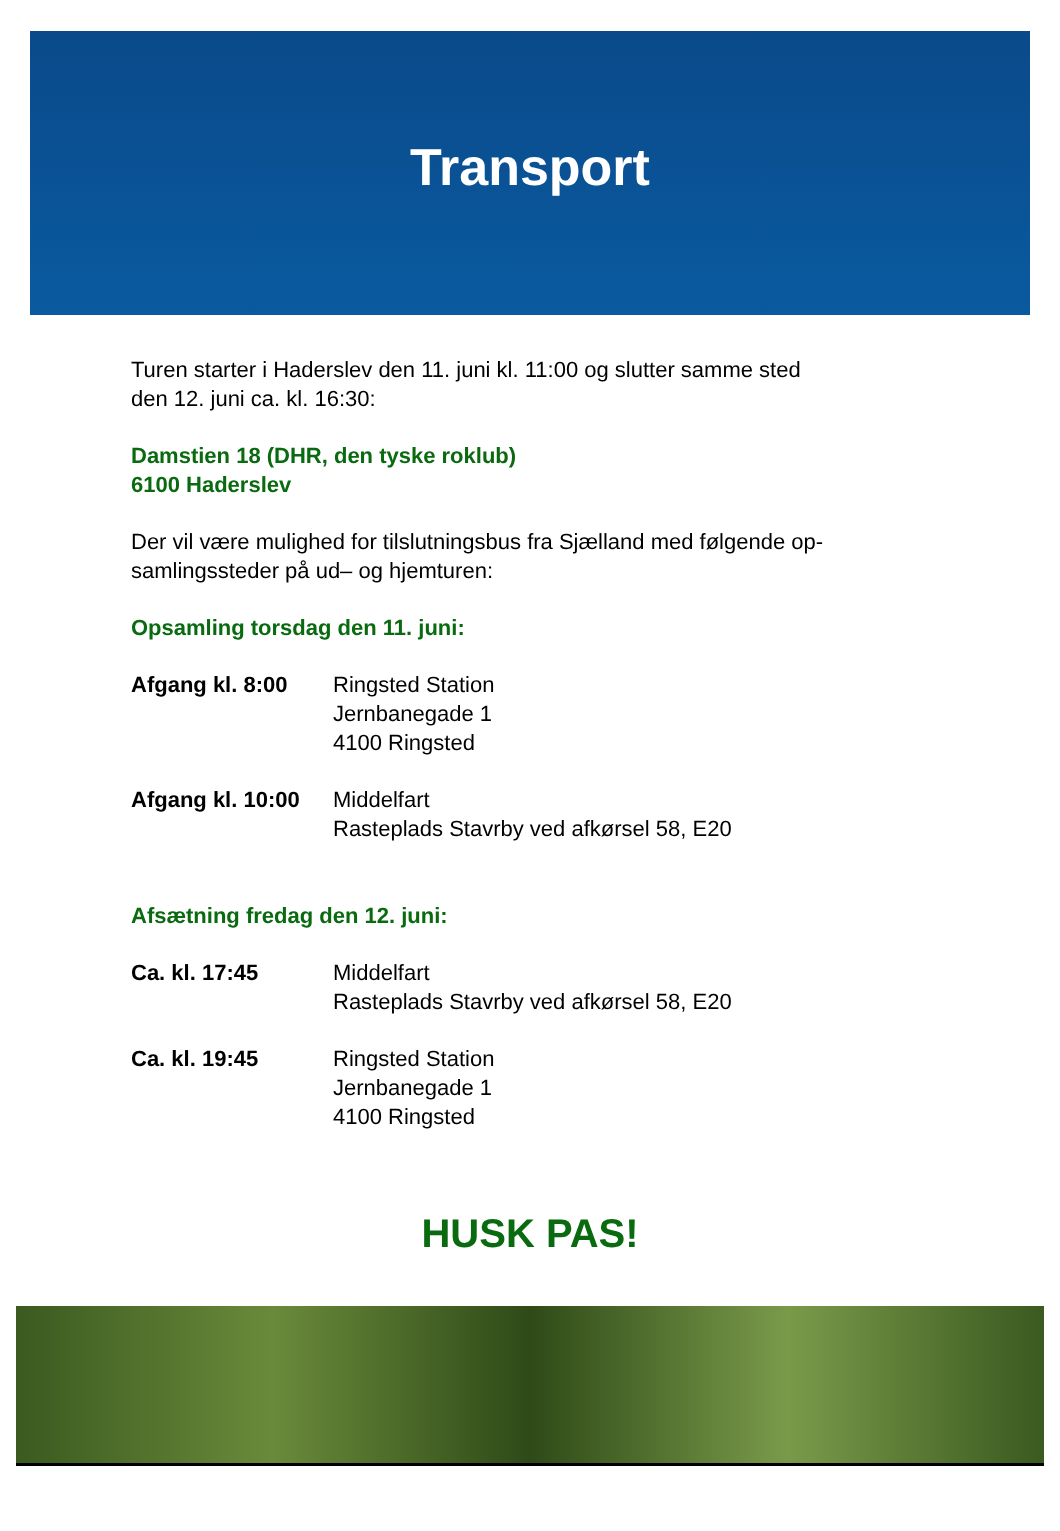Transport
Turen starter i Haderslev den 11. juni kl. 11:00 og slutter samme sted
den 12. juni ca. kl. 16:30:
Damstien 18 (DHR, den tyske roklub)
6100 Haderslev
Der vil være mulighed for tilslutningsbus fra Sjælland med følgende op-
samlingssteder på ud– og hjemturen:
Opsamling torsdag den 11. juni:
Afgang kl. 8:00 Ringsted Station
Jernbanegade 1
4100 Ringsted
Afgang kl. 10:00 Middelfart
Rasteplads Stavrby ved afkørsel 58, E20
Afsætning fredag den 12. juni:
Ca. kl. 17:45 Middelfart
Rasteplads Stavrby ved afkørsel 58, E20
Ca. kl. 19:45 Ringsted Station
Jernbanegade 1
4100 Ringsted
HUSK PAS!